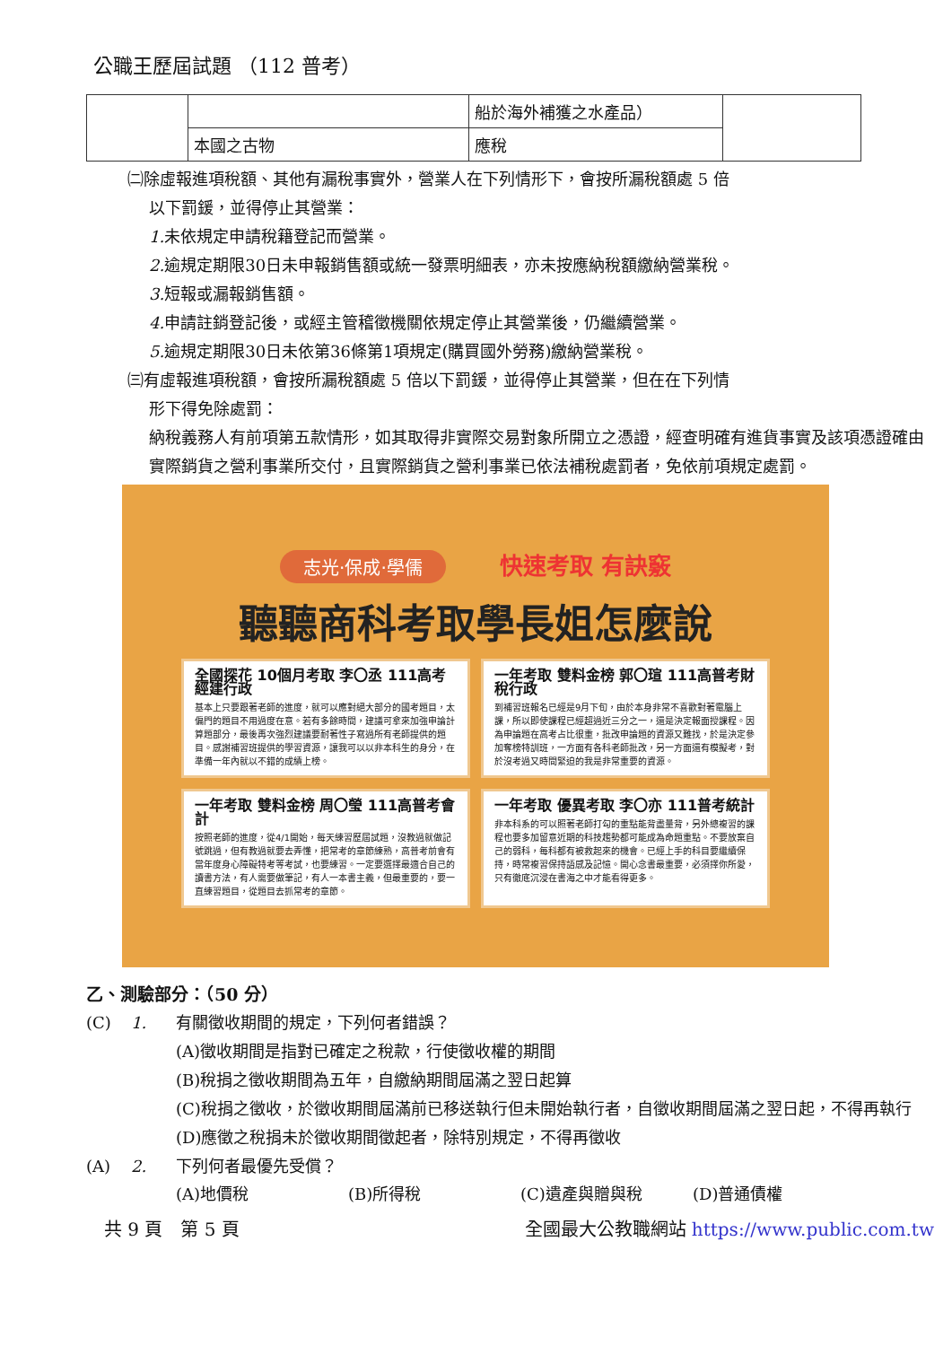公職王歷屆試題 （112 普考）
| | | 船於海外補獲之水產品） | |
| | 本國之古物 | 應稅 | |
㈡除虛報進項稅額、其他有漏稅事實外，營業人在下列情形下，會按所漏稅額處 5 倍
以下罰鍰，並得停止其營業：
1. 未依規定申請稅籍登記而營業。
2. 逾規定期限30日未申報銷售額或統一發票明細表，亦未按應納稅額繳納營業稅。
3. 短報或漏報銷售額。
4. 申請註銷登記後，或經主管稽徵機關依規定停止其營業後，仍繼續營業。
5. 逾規定期限30日未依第36條第1項規定(購買國外勞務)繳納營業稅。
㈢有虛報進項稅額，會按所漏稅額處 5 倍以下罰鍰，並得停止其營業，但在在下列情
形下得免除處罰：
納稅義務人有前項第五款情形，如其取得非實際交易對象所開立之憑證，經查明確有進貨事實及該項憑證確由實際銷貨之營利事業所交付，且實際銷貨之營利事業已依法補稅處罰者，免依前項規定處罰。
志光‧保成‧學儒 快速考取 有訣竅
聽聽商科考取學長姐怎麼說
全國探花 10個月考取 李〇丞 111高考經建行政
基本上只要跟著老師的進度，就可以應對絕大部分的國考題目，太偏門的題目不用過度在意。若有多餘時間，建議可拿來加強申論計算題部分，最後再次強烈建議要耐著性子寫過所有老師提供的題目。感謝補習班提供的學習資源，讓我可以以非本科生的身分，在準備一年內就以不錯的成績上榜。
一年考取 雙料金榜 郭〇瑄 111高普考財稅行政
到補習班報名已經是9月下旬，由於本身非常不喜歡對著電腦上課，所以即使課程已經超過近三分之一，還是決定報面授課程。因為申論題在高考占比很重，批改申論題的資源又難找，於是決定參加奪榜特訓班，一方面有各科老師批改，另一方面還有模擬考，對於沒考過又時間緊迫的我是非常重要的資源。
一年考取 雙料金榜 周〇瑩 111高普考會計
按照老師的進度，從4/1開始，每天練習歷屆試題，沒教過就做記號跳過，但有教過就要去弄懂，把常考的章節練熟，高普考前會有當年度身心障礙特考等考試，也要練習。一定要選擇最適合自己的讀書方法，有人需要做筆記，有人一本書主義，但最重要的，要一直練習題目，從題目去抓常考的章節。
一年考取 優異考取 李〇亦 111普考統計
非本科系的可以照著老師打勾的重點能背盡量背，另外總複習的課程也要多加留意近期的科技趨勢都可能成為命題重點。不要放棄自己的弱科，每科都有被救起來的機會。已經上手的科目要繼續保持，時常複習保持語感及記憶。開心念書最重要，必須擇你所愛，只有徹底沉浸在書海之中才能看得更多。
乙、測驗部分：（50 分）
(C) 1. 有關徵收期間的規定，下列何者錯誤？
(A)徵收期間是指對已確定之稅款，行使徵收權的期間
(B)稅捐之徵收期間為五年，自繳納期間屆滿之翌日起算
(C)稅捐之徵收，於徵收期間屆滿前已移送執行但未開始執行者，自徵收期間屆滿之翌日起，不得再執行
(D)應徵之稅捐未於徵收期間徵起者，除特別規定，不得再徵收
(A) 2. 下列何者最優先受償？
(A)地價稅 (B)所得稅 (C)遺產與贈與稅 (D)普通債權
共 9 頁　第 5 頁 全國最大公教職網站 https://www.public.com.tw